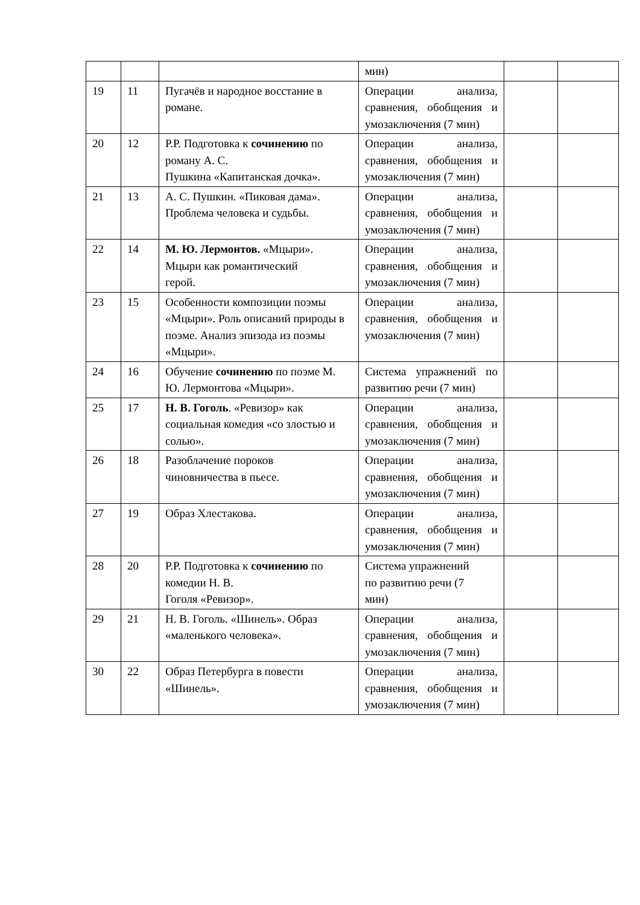| | | | мин) | | |
| 19 | 11 | Пугачёв и народное восстание в романе. | Операции анализа, сравнения, обобщения и умозаключения (7 мин) | | |
| 20 | 12 | Р.Р. Подготовка к сочинению по роману А. С. Пушкина «Капитанская дочка». | Операции анализа, сравнения, обобщения и умозаключения (7 мин) | | |
| 21 | 13 | А. С. Пушкин. «Пиковая дама». Проблема человека и судьбы. | Операции анализа, сравнения, обобщения и умозаключения (7 мин) | | |
| 22 | 14 | М. Ю. Лермонтов. «Мцыри». Мцыри как романтический герой. | Операции анализа, сравнения, обобщения и умозаключения (7 мин) | | |
| 23 | 15 | Особенности композиции поэмы «Мцыри». Роль описаний природы в поэме. Анализ эпизода из поэмы «Мцыри». | Операции анализа, сравнения, обобщения и умозаключения (7 мин) | | |
| 24 | 16 | Обучение сочинению по поэме М. Ю. Лермонтова «Мцыри». | Система упражнений по развитию речи (7 мин) | | |
| 25 | 17 | Н. В. Гоголь . «Ревизор» как социальная комедия «со злостью и солью». | Операции анализа, сравнения, обобщения и умозаключения (7 мин) | | |
| 26 | 18 | Разоблачение пороков чиновничества в пьесе. | Операции анализа, сравнения, обобщения и умозаключения (7 мин) | | |
| 27 | 19 | Образ Хлестакова. | Операции анализа, сравнения, обобщения и умозаключения (7 мин) | | |
| 28 | 20 | Р.Р. Подготовка к сочинению по комедии Н. В. Гоголя «Ревизор». | Система упражнений по развитию речи (7 мин) | | |
| 29 | 21 | Н. В. Гоголь. «Шинель». Образ «маленького человека». | Операции анализа, сравнения, обобщения и умозаключения (7 мин) | | |
| 30 | 22 | Образ Петербурга в повести «Шинель». | Операции анализа, сравнения, обобщения и умозаключения (7 мин) | | |